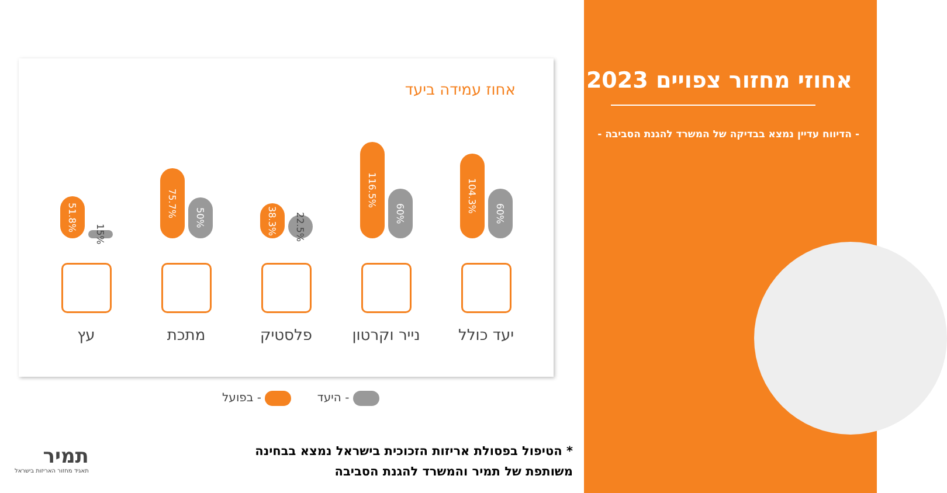אחוזי מחזור צפויים 2023
- הדיווח עדיין נמצא בבדיקה של המשרד להגנת הסביבה -
אחוז עמידה ביעד
104.3%
60%
116.5%
60%
38.3%
22.5%
75.7%
50%
51.8%
15%
יעד כולל
נייר וקרטון
פלסטיק
מתכת
עץ
- היעד - בפועל
* הטיפול בפסולת אריזות הזכוכית בישראל נמצא בבחינה משותפת של תמיר והמשרד להגנת הסביבה
תמיר
תאגיד מחזור האריזות בישראל